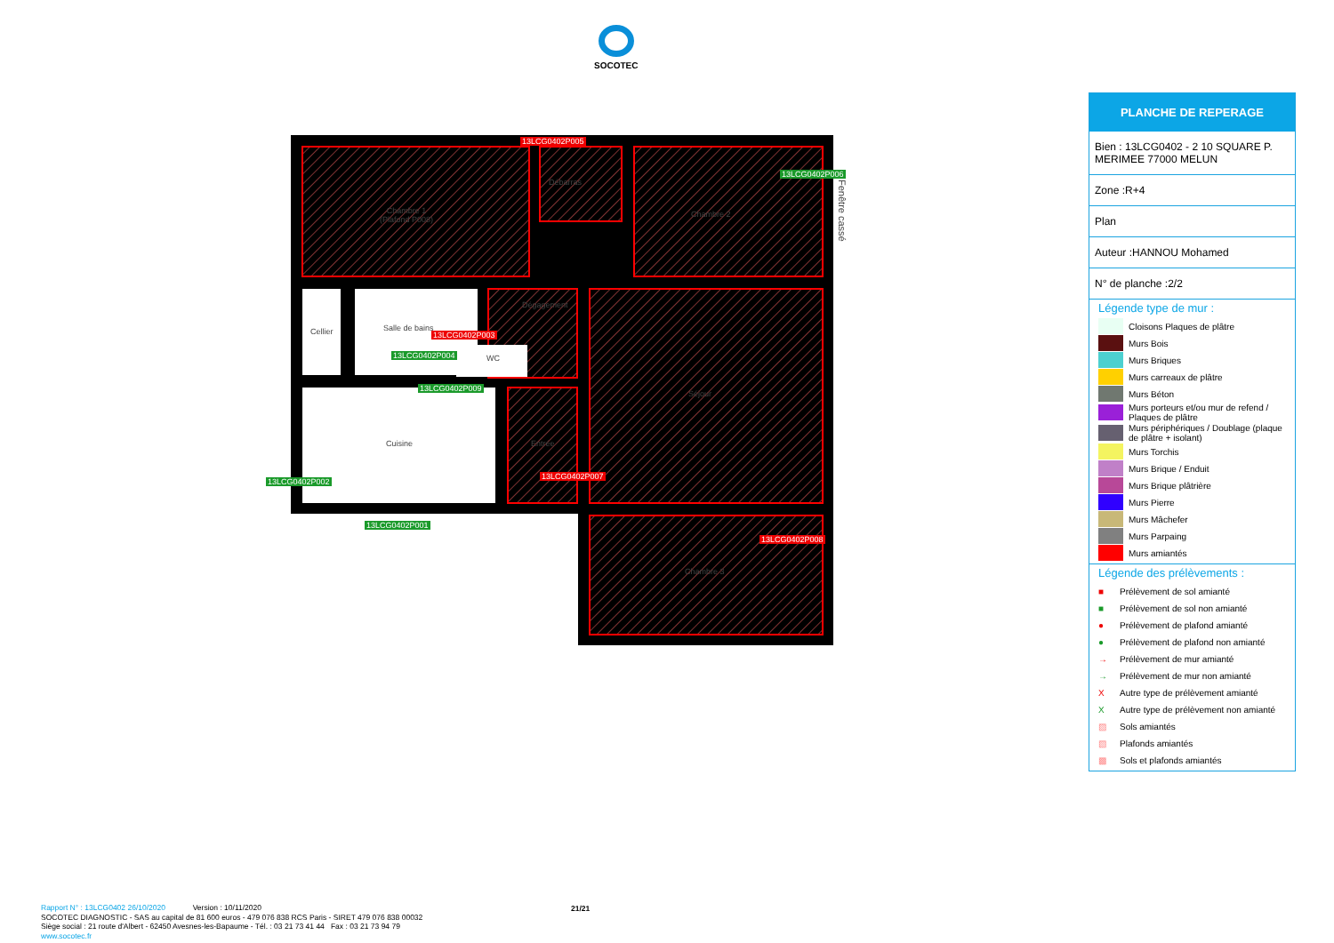SOCOTEC
Chambre 1
(Plafond P008)
Débarras
Chambre 2
Dégagement
Cellier Salle de bains
WC
Séjour
Cuisine Entrée
Chambre 3
13LCG0402P005
13LCG0402P006
13LCG0402P003
13LCG0402P004
13LCG0402P009
13LCG0402P007
13LCG0402P002
13LCG0402P001
13LCG0402P008
Fenêtre cassé
PLANCHE DE REPERAGE
Bien : 13LCG0402 - 2 10 SQUARE P. MERIMEE 77000 MELUN
Zone :R+4
Plan
Auteur :HANNOU Mohamed
N° de planche :2/2
Légende type de mur :
Cloisons Plaques de plâtre
Murs Bois
Murs Briques
Murs carreaux de plâtre
Murs Béton
Murs porteurs et/ou mur de refend / Plaques de plâtre
Murs périphériques / Doublage (plaque de plâtre + isolant)
Murs Torchis
Murs Brique / Enduit
Murs Brique plâtrière
Murs Pierre
Murs Mâchefer
Murs Parpaing
Murs amiantés
Légende des prélèvements :
■ Prélèvement de sol amianté
■ Prélèvement de sol non amianté
● Prélèvement de plafond amianté
● Prélèvement de plafond non amianté
→ Prélèvement de mur amianté
→ Prélèvement de mur non amianté
X Autre type de prélèvement amianté
X Autre type de prélèvement non amianté
▨ Sols amiantés
▧ Plafonds amiantés
▩ Sols et plafonds amiantés
Rapport N° : 13LCG0402 26/10/2020 Version : 10/11/2020
SOCOTEC DIAGNOSTIC - SAS au capital de 81 600 euros - 479 076 838 RCS Paris - SIRET 479 076 838 00032
Siège social : 21 route d'Albert - 62450 Avesnes-les-Bapaume - Tél. : 03 21 73 41 44 Fax : 03 21 73 94 79
www.socotec.fr
21/21